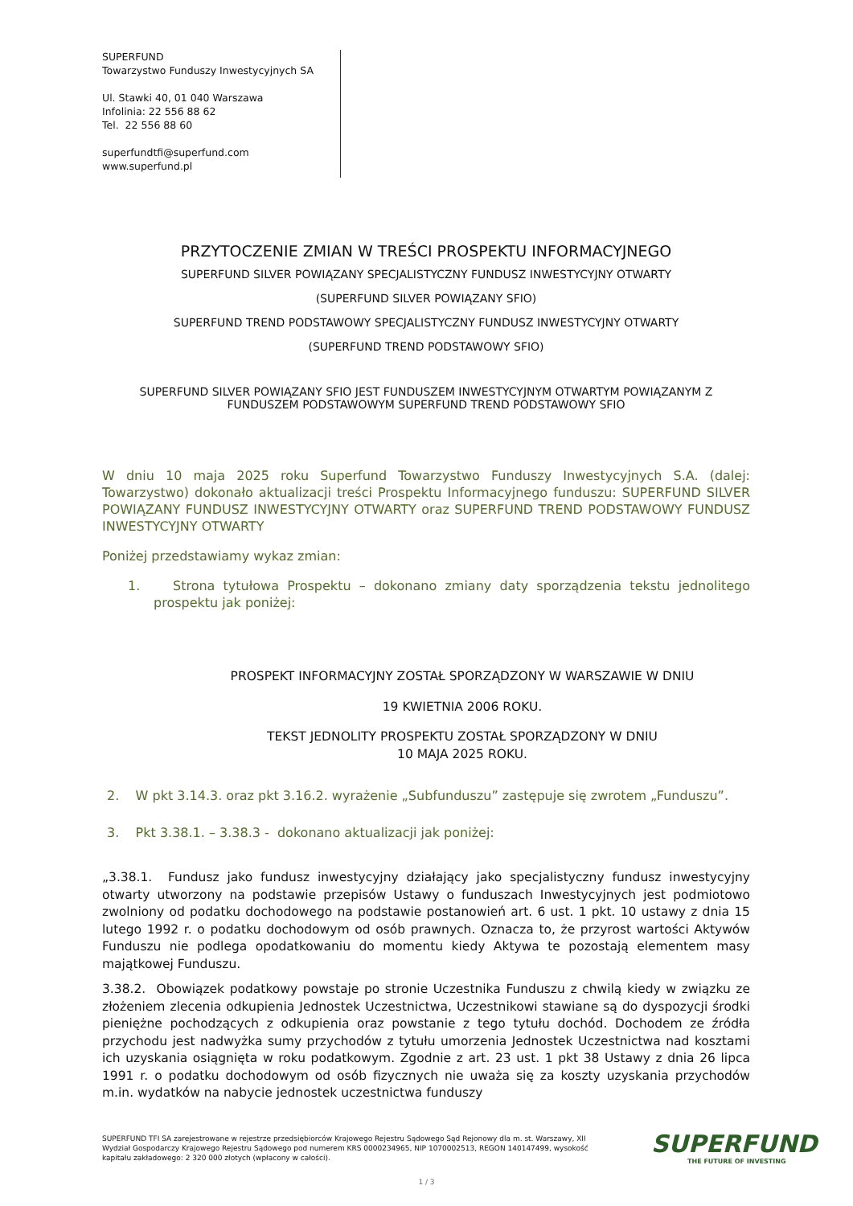SUPERFUND
Towarzystwo Funduszy Inwestycyjnych SA
Ul. Stawki 40, 01 040 Warszawa
Infolinia: 22 556 88 62
Tel. 22 556 88 60
superfundtfi@superfund.com
www.superfund.pl
PRZYTOCZENIE ZMIAN W TREŚCI PROSPEKTU INFORMACYJNEGO
SUPERFUND SILVER POWIĄZANY SPECJALISTYCZNY FUNDUSZ INWESTYCYJNY OTWARTY
(SUPERFUND SILVER POWIĄZANY SFIO)
SUPERFUND TREND PODSTAWOWY SPECJALISTYCZNY FUNDUSZ INWESTYCYJNY OTWARTY
(SUPERFUND TREND PODSTAWOWY SFIO)
SUPERFUND SILVER POWIĄZANY SFIO JEST FUNDUSZEM INWESTYCYJNYM OTWARTYM POWIĄZANYM Z FUNDUSZEM PODSTAWOWYM SUPERFUND TREND PODSTAWOWY SFIO
W dniu 10 maja 2025 roku Superfund Towarzystwo Funduszy Inwestycyjnych S.A. (dalej: Towarzystwo) dokonało aktualizacji treści Prospektu Informacyjnego funduszu: SUPERFUND SILVER POWIĄZANY FUNDUSZ INWESTYCYJNY OTWARTY oraz SUPERFUND TREND PODSTAWOWY FUNDUSZ INWESTYCYJNY OTWARTY
Poniżej przedstawiamy wykaz zmian:
1. Strona tytułowa Prospektu – dokonano zmiany daty sporządzenia tekstu jednolitego prospektu jak poniżej:
PROSPEKT INFORMACYJNY ZOSTAŁ SPORZĄDZONY W WARSZAWIE W DNIU
19 KWIETNIA 2006 ROKU.
TEKST JEDNOLITY PROSPEKTU ZOSTAŁ SPORZĄDZONY W DNIU
10 MAJA 2025 ROKU.
2. W pkt 3.14.3. oraz pkt 3.16.2. wyrażenie „Subfunduszu” zastępuje się zwrotem „Funduszu”.
3. Pkt 3.38.1. – 3.38.3 - dokonano aktualizacji jak poniżej:
„3.38.1. Fundusz jako fundusz inwestycyjny działający jako specjalistyczny fundusz inwestycyjny otwarty utworzony na podstawie przepisów Ustawy o funduszach Inwestycyjnych jest podmiotowo zwolniony od podatku dochodowego na podstawie postanowień art. 6 ust. 1 pkt. 10 ustawy z dnia 15 lutego 1992 r. o podatku dochodowym od osób prawnych. Oznacza to, że przyrost wartości Aktywów Funduszu nie podlega opodatkowaniu do momentu kiedy Aktywa te pozostają elementem masy majątkowej Funduszu.
3.38.2. Obowiązek podatkowy powstaje po stronie Uczestnika Funduszu z chwilą kiedy w związku ze złożeniem zlecenia odkupienia Jednostek Uczestnictwa, Uczestnikowi stawiane są do dyspozycji środki pieniężne pochodzących z odkupienia oraz powstanie z tego tytułu dochód. Dochodem ze źródła przychodu jest nadwyżka sumy przychodów z tytułu umorzenia Jednostek Uczestnictwa nad kosztami ich uzyskania osiągnięta w roku podatkowym. Zgodnie z art. 23 ust. 1 pkt 38 Ustawy z dnia 26 lipca 1991 r. o podatku dochodowym od osób fizycznych nie uważa się za koszty uzyskania przychodów m.in. wydatków na nabycie jednostek uczestnictwa funduszy
SUPERFUND TFI SA zarejestrowane w rejestrze przedsiębiorców Krajowego Rejestru Sądowego Sąd Rejonowy dla m. st. Warszawy, XII Wydział Gospodarczy Krajowego Rejestru Sądowego pod numerem KRS 0000234965, NIP 1070002513, REGON 140147499, wysokość kapitału zakładowego: 2 320 000 złotych (wpłacony w całości).
SUPERFUND
THE FUTURE OF INVESTING
1 / 3